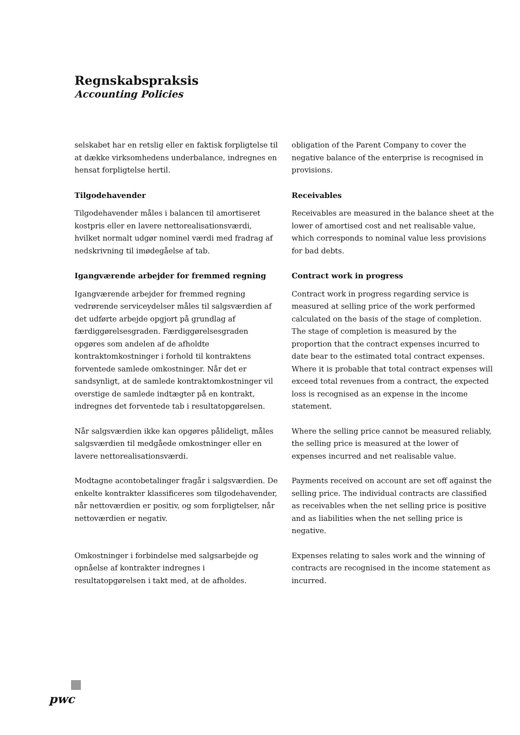Regnskabspraksis
Accounting Policies
selskabet har en retslig eller en faktisk forpligtelse til at dække virksomhedens underbalance, indregnes en hensat forpligtelse hertil.
obligation of the Parent Company to cover the negative balance of the enterprise is recognised in provisions.
Tilgodehavender Receivables
Tilgodehavender måles i balancen til amortiseret kostpris eller en lavere nettorealisationsværdi, hvilket normalt udgør nominel værdi med fradrag af nedskrivning til imødegåelse af tab.
Receivables are measured in the balance sheet at the lower of amortised cost and net realisable value, which corresponds to nominal value less provisions for bad debts.
Igangværende arbejder for fremmed regning Contract work in progress
Igangværende arbejder for fremmed regning vedrørende serviceydelser måles til salgsværdien af det udførte arbejde opgjort på grundlag af færdiggørelsesgraden. Færdiggørelsesgraden opgøres som andelen af de afholdte kontraktomkostninger i forhold til kontraktens forventede samlede omkostninger. Når det er sandsynligt, at de samlede kontraktomkostninger vil overstige de samlede indtægter på en kontrakt, indregnes det forventede tab i resultatopgørelsen.
Contract work in progress regarding service is measured at selling price of the work performed calculated on the basis of the stage of completion. The stage of completion is measured by the proportion that the contract expenses incurred to date bear to the estimated total contract expenses. Where it is probable that total contract expenses will exceed total revenues from a contract, the expected loss is recognised as an expense in the income statement.
Når salgsværdien ikke kan opgøres pålideligt, måles salgsværdien til medgåede omkostninger eller en lavere nettorealisationsværdi.
Where the selling price cannot be measured reliably, the selling price is measured at the lower of expenses incurred and net realisable value.
Modtagne acontobetalinger fragår i salgsværdien. De enkelte kontrakter klassificeres som tilgodehavender, når nettoværdien er positiv, og som forpligtelser, når nettoværdien er negativ.
Payments received on account are set off against the selling price. The individual contracts are classified as receivables when the net selling price is positive and as liabilities when the net selling price is negative.
Omkostninger i forbindelse med salgsarbejde og opnåelse af kontrakter indregnes i resultatopgørelsen i takt med, at de afholdes.
Expenses relating to sales work and the winning of contracts are recognised in the income statement as incurred.
pwc